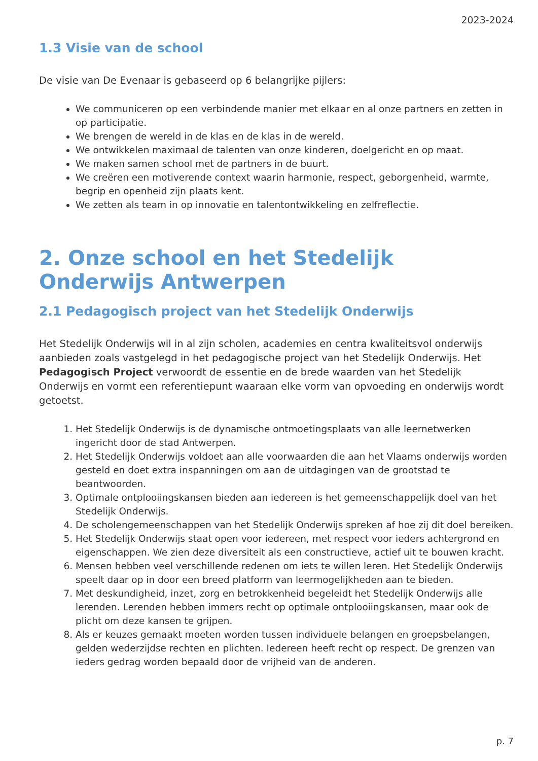2023-2024
1.3 Visie van de school
De visie van De Evenaar is gebaseerd op 6 belangrijke pijlers:
We communiceren op een verbindende manier met elkaar en al onze partners en zetten in op participatie.
We brengen de wereld in de klas en de klas in de wereld.
We ontwikkelen maximaal de talenten van onze kinderen, doelgericht en op maat.
We maken samen school met de partners in de buurt.
We creëren een motiverende context waarin harmonie, respect, geborgenheid, warmte, begrip en openheid zijn plaats kent.
We zetten als team in op innovatie en talentontwikkeling en zelfreflectie.
2. Onze school en het Stedelijk Onderwijs Antwerpen
2.1 Pedagogisch project van het Stedelijk Onderwijs
Het Stedelijk Onderwijs wil in al zijn scholen, academies en centra kwaliteitsvol onderwijs aanbieden zoals vastgelegd in het pedagogische project van het Stedelijk Onderwijs. Het Pedagogisch Project verwoordt de essentie en de brede waarden van het Stedelijk Onderwijs en vormt een referentiepunt waaraan elke vorm van opvoeding en onderwijs wordt getoetst.
1. Het Stedelijk Onderwijs is de dynamische ontmoetingsplaats van alle leernetwerken ingericht door de stad Antwerpen.
2. Het Stedelijk Onderwijs voldoet aan alle voorwaarden die aan het Vlaams onderwijs worden gesteld en doet extra inspanningen om aan de uitdagingen van de grootstad te beantwoorden.
3. Optimale ontplooiingskansen bieden aan iedereen is het gemeenschappelijk doel van het Stedelijk Onderwijs.
4. De scholengemeenschappen van het Stedelijk Onderwijs spreken af hoe zij dit doel bereiken.
5. Het Stedelijk Onderwijs staat open voor iedereen, met respect voor ieders achtergrond en eigenschappen. We zien deze diversiteit als een constructieve, actief uit te bouwen kracht.
6. Mensen hebben veel verschillende redenen om iets te willen leren. Het Stedelijk Onderwijs speelt daar op in door een breed platform van leermogelijkheden aan te bieden.
7. Met deskundigheid, inzet, zorg en betrokkenheid begeleidt het Stedelijk Onderwijs alle lerenden. Lerenden hebben immers recht op optimale ontplooiingskansen, maar ook de plicht om deze kansen te grijpen.
8. Als er keuzes gemaakt moeten worden tussen individuele belangen en groepsbelangen, gelden wederzijdse rechten en plichten. Iedereen heeft recht op respect. De grenzen van ieders gedrag worden bepaald door de vrijheid van de anderen.
p. 7